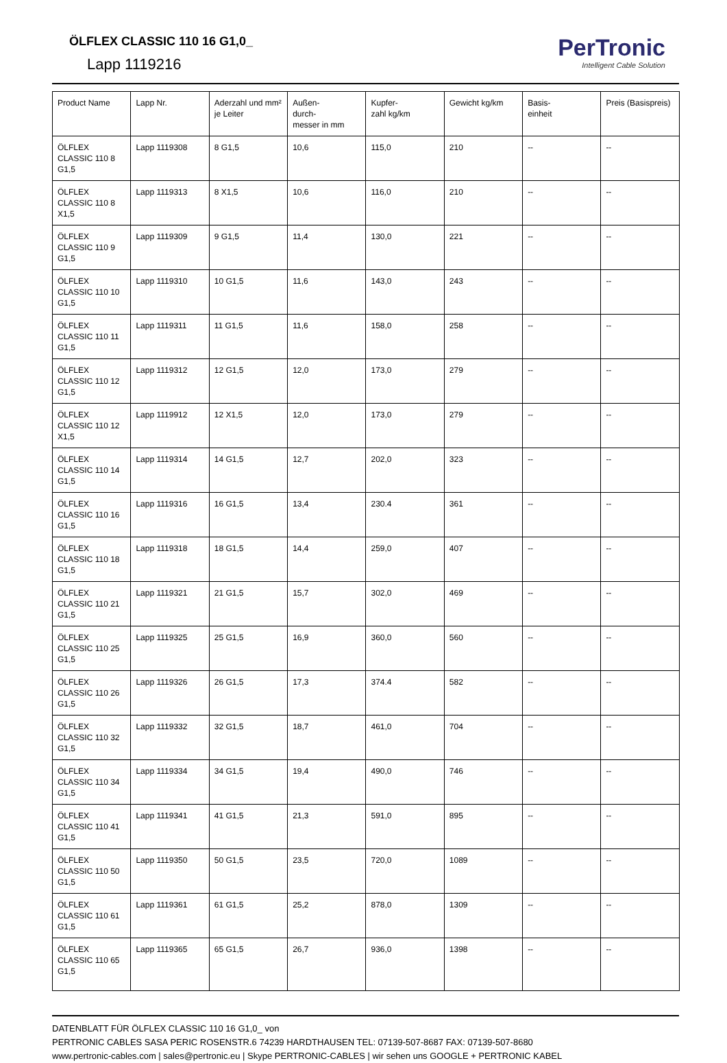ÖLFLEX CLASSIC 110 16 G1,0_
Lapp 1119216
PerTronic
Intelligent Cable Solution
| Product Name | Lapp Nr. | Aderzahl und mm² je Leiter | Außen- durch- messer in mm | Kupfer- zahl kg/km | Gewicht kg/km | Basis- einheit | Preis (Basispreis) |
| --- | --- | --- | --- | --- | --- | --- | --- |
| ÖLFLEX CLASSIC 110 8 G1,5 | Lapp 1119308 | 8 G1,5 | 10,6 | 115,0 | 210 | -- | -- |
| ÖLFLEX CLASSIC 110 8 X1,5 | Lapp 1119313 | 8 X1,5 | 10,6 | 116,0 | 210 | -- | -- |
| ÖLFLEX CLASSIC 110 9 G1,5 | Lapp 1119309 | 9 G1,5 | 11,4 | 130,0 | 221 | -- | -- |
| ÖLFLEX CLASSIC 110 10 G1,5 | Lapp 1119310 | 10 G1,5 | 11,6 | 143,0 | 243 | -- | -- |
| ÖLFLEX CLASSIC 110 11 G1,5 | Lapp 1119311 | 11 G1,5 | 11,6 | 158,0 | 258 | -- | -- |
| ÖLFLEX CLASSIC 110 12 G1,5 | Lapp 1119312 | 12 G1,5 | 12,0 | 173,0 | 279 | -- | -- |
| ÖLFLEX CLASSIC 110 12 X1,5 | Lapp 1119912 | 12 X1,5 | 12,0 | 173,0 | 279 | -- | -- |
| ÖLFLEX CLASSIC 110 14 G1,5 | Lapp 1119314 | 14 G1,5 | 12,7 | 202,0 | 323 | -- | -- |
| ÖLFLEX CLASSIC 110 16 G1,5 | Lapp 1119316 | 16 G1,5 | 13,4 | 230.4 | 361 | -- | -- |
| ÖLFLEX CLASSIC 110 18 G1,5 | Lapp 1119318 | 18 G1,5 | 14,4 | 259,0 | 407 | -- | -- |
| ÖLFLEX CLASSIC 110 21 G1,5 | Lapp 1119321 | 21 G1,5 | 15,7 | 302,0 | 469 | -- | -- |
| ÖLFLEX CLASSIC 110 25 G1,5 | Lapp 1119325 | 25 G1,5 | 16,9 | 360,0 | 560 | -- | -- |
| ÖLFLEX CLASSIC 110 26 G1,5 | Lapp 1119326 | 26 G1,5 | 17,3 | 374.4 | 582 | -- | -- |
| ÖLFLEX CLASSIC 110 32 G1,5 | Lapp 1119332 | 32 G1,5 | 18,7 | 461,0 | 704 | -- | -- |
| ÖLFLEX CLASSIC 110 34 G1,5 | Lapp 1119334 | 34 G1,5 | 19,4 | 490,0 | 746 | -- | -- |
| ÖLFLEX CLASSIC 110 41 G1,5 | Lapp 1119341 | 41 G1,5 | 21,3 | 591,0 | 895 | -- | -- |
| ÖLFLEX CLASSIC 110 50 G1,5 | Lapp 1119350 | 50 G1,5 | 23,5 | 720,0 | 1089 | -- | -- |
| ÖLFLEX CLASSIC 110 61 G1,5 | Lapp 1119361 | 61 G1,5 | 25,2 | 878,0 | 1309 | -- | -- |
| ÖLFLEX CLASSIC 110 65 G1,5 | Lapp 1119365 | 65 G1,5 | 26,7 | 936,0 | 1398 | -- | -- |
DATENBLATT FÜR ÖLFLEX CLASSIC 110 16 G1,0_ von
PERTRONIC CABLES SASA PERIC ROSENSTR.6 74239 HARDTHAUSEN TEL: 07139-507-8687 FAX: 07139-507-8680
www.pertronic-cables.com | sales@pertronic.eu | Skype PERTRONIC-CABLES | wir sehen uns GOOGLE + PERTRONIC KABEL